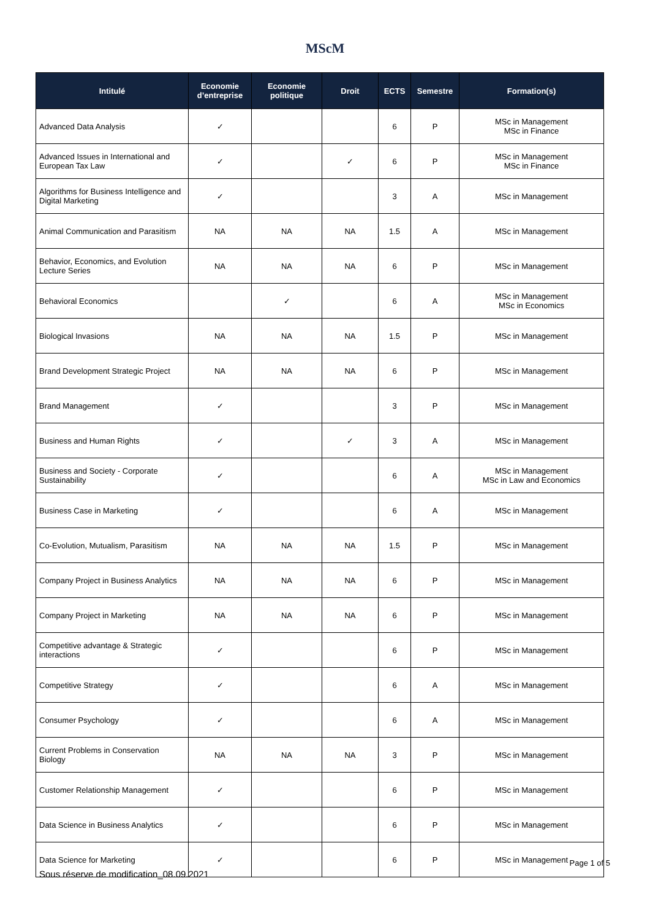MScM
| Intitulé | Economie d’entreprise | Economie politique | Droit | ECTS | Semestre | Formation(s) |
| --- | --- | --- | --- | --- | --- | --- |
| Advanced Data Analysis | ✓ | | | 6 | P | MSc in Management MSc in Finance |
| Advanced Issues in International and European Tax Law | ✓ | | ✓ | 6 | P | MSc in Management MSc in Finance |
| Algorithms for Business Intelligence and Digital Marketing | ✓ | | | 3 | A | MSc in Management |
| Animal Communication and Parasitism | NA | NA | NA | 1.5 | A | MSc in Management |
| Behavior, Economics, and Evolution Lecture Series | NA | NA | NA | 6 | P | MSc in Management |
| Behavioral Economics | | ✓ | | 6 | A | MSc in Management MSc in Economics |
| Biological Invasions | NA | NA | NA | 1.5 | P | MSc in Management |
| Brand Development Strategic Project | NA | NA | NA | 6 | P | MSc in Management |
| Brand Management | ✓ | | | 3 | P | MSc in Management |
| Business and Human Rights | ✓ | | ✓ | 3 | A | MSc in Management |
| Business and Society - Corporate Sustainability | ✓ | | | 6 | A | MSc in Management MSc in Law and Economics |
| Business Case in Marketing | ✓ | | | 6 | A | MSc in Management |
| Co-Evolution, Mutualism, Parasitism | NA | NA | NA | 1.5 | P | MSc in Management |
| Company Project in Business Analytics | NA | NA | NA | 6 | P | MSc in Management |
| Company Project in Marketing | NA | NA | NA | 6 | P | MSc in Management |
| Competitive advantage & Strategic interactions | ✓ | | | 6 | P | MSc in Management |
| Competitive Strategy | ✓ | | | 6 | A | MSc in Management |
| Consumer Psychology | ✓ | | | 6 | A | MSc in Management |
| Current Problems in Conservation Biology | NA | NA | NA | 3 | P | MSc in Management |
| Customer Relationship Management | ✓ | | | 6 | P | MSc in Management |
| Data Science in Business Analytics | ✓ | | | 6 | P | MSc in Management |
| Data Science for Marketing | ✓ | | | 6 | P | MSc in Management |
Page 1 of 5
Sous réserve de modification_08.09.2021